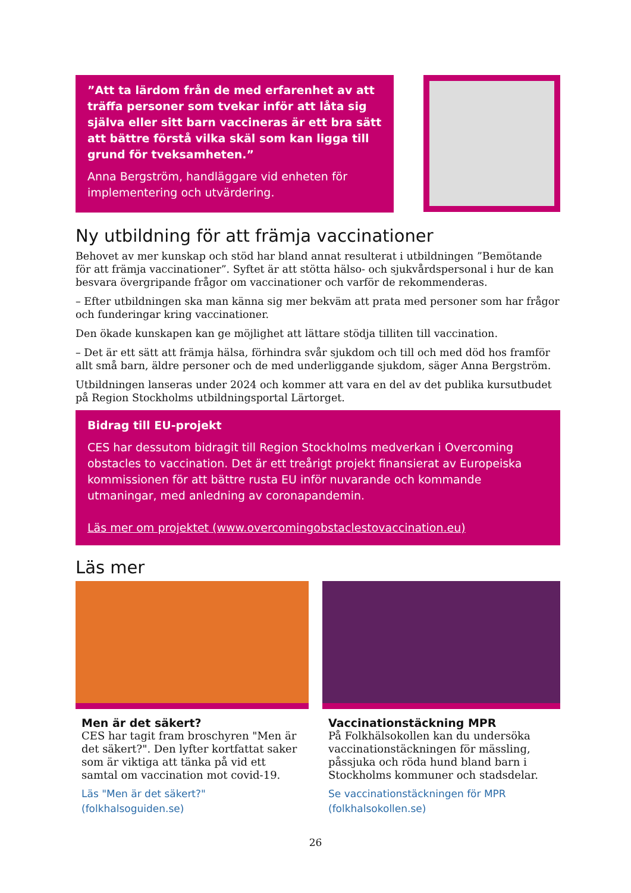”Att ta lärdom från de med erfarenhet av att träffa personer som tvekar inför att låta sig själva eller sitt barn vaccineras är ett bra sätt att bättre förstå vilka skäl som kan ligga till grund för tveksamheten.”
Anna Bergström, handläggare vid enheten för implementering och utvärdering.
Ny utbildning för att främja vaccinationer
Behovet av mer kunskap och stöd har bland annat resulterat i utbildningen ”Bemötande för att främja vaccinationer”. Syftet är att stötta hälso- och sjukvårdspersonal i hur de kan besvara övergripande frågor om vaccinationer och varför de rekommenderas.
– Efter utbildningen ska man känna sig mer bekväm att prata med personer som har frågor och funderingar kring vaccinationer.
Den ökade kunskapen kan ge möjlighet att lättare stödja tilliten till vaccination.
– Det är ett sätt att främja hälsa, förhindra svår sjukdom och till och med död hos framför allt små barn, äldre personer och de med underliggande sjukdom, säger Anna Bergström.
Utbildningen lanseras under 2024 och kommer att vara en del av det publika kursutbudet på Region Stockholms utbildningsportal Lärtorget.
Bidrag till EU-projekt
CES har dessutom bidragit till Region Stockholms medverkan i Overcoming obstacles to vaccination. Det är ett treårigt projekt finansierat av Europeiska kommissionen för att bättre rusta EU inför nuvarande och kommande utmaningar, med anledning av coronapandemin.
Läs mer om projektet (www.overcomingobstaclestovaccination.eu)
Läs mer
Men är det säkert?
CES har tagit fram broschyren "Men är det säkert?". Den lyfter kortfattat saker som är viktiga att tänka på vid ett samtal om vaccination mot covid-19.
Läs "Men är det säkert?" (folkhalsoguiden.se)
Vaccinationstäckning MPR
På Folkhälsokollen kan du undersöka vaccinationstäckningen för mässling, påssjuka och röda hund bland barn i Stockholms kommuner och stadsdelar.
Se vaccinationstäckningen för MPR (folkhalsokollen.se)
26